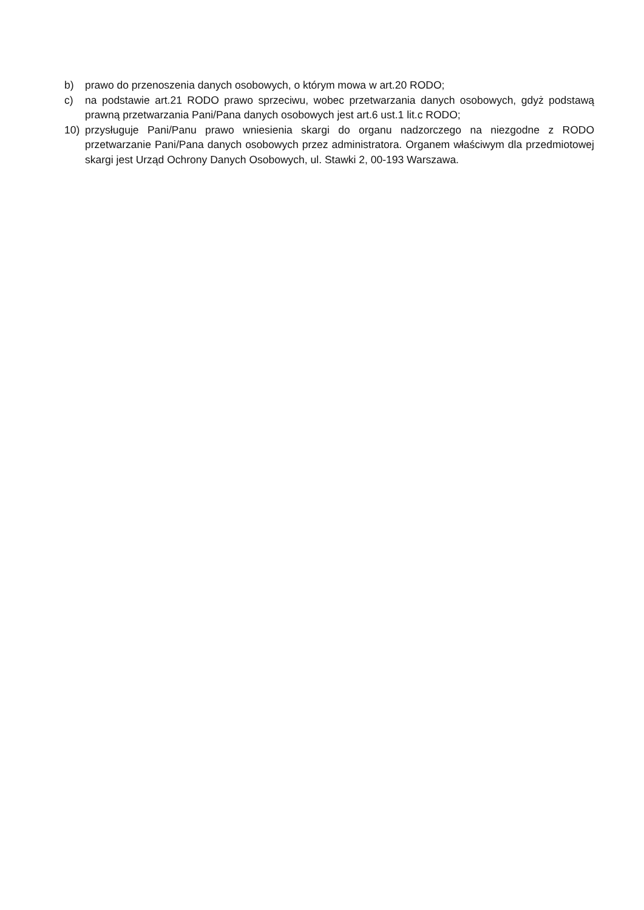b) prawo do przenoszenia danych osobowych, o którym mowa w art.20 RODO;
c) na podstawie art.21 RODO prawo sprzeciwu, wobec przetwarzania danych osobowych, gdyż podstawą prawną przetwarzania Pani/Pana danych osobowych jest art.6 ust.1 lit.c RODO;
10) przysługuje Pani/Panu prawo wniesienia skargi do organu nadzorczego na niezgodne z RODO przetwarzanie Pani/Pana danych osobowych przez administratora. Organem właściwym dla przedmiotowej skargi jest Urząd Ochrony Danych Osobowych, ul. Stawki 2, 00-193 Warszawa.